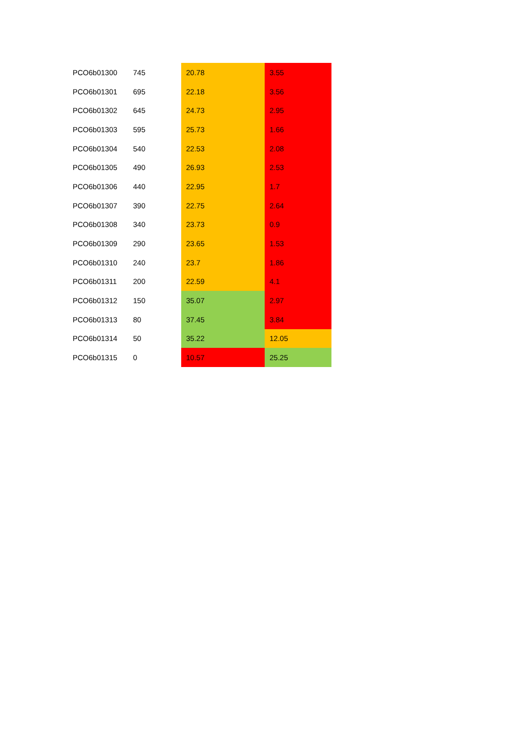| PCO6b01300 | 745 | 20.78 | 3.55 |
| PCO6b01301 | 695 | 22.18 | 3.56 |
| PCO6b01302 | 645 | 24.73 | 2.95 |
| PCO6b01303 | 595 | 25.73 | 1.66 |
| PCO6b01304 | 540 | 22.53 | 2.08 |
| PCO6b01305 | 490 | 26.93 | 2.53 |
| PCO6b01306 | 440 | 22.95 | 1.7 |
| PCO6b01307 | 390 | 22.75 | 2.64 |
| PCO6b01308 | 340 | 23.73 | 0.9 |
| PCO6b01309 | 290 | 23.65 | 1.53 |
| PCO6b01310 | 240 | 23.7 | 1.86 |
| PCO6b01311 | 200 | 22.59 | 4.1 |
| PCO6b01312 | 150 | 35.07 | 2.97 |
| PCO6b01313 | 80 | 37.45 | 3.84 |
| PCO6b01314 | 50 | 35.22 | 12.05 |
| PCO6b01315 | 0 | 10.57 | 25.25 |